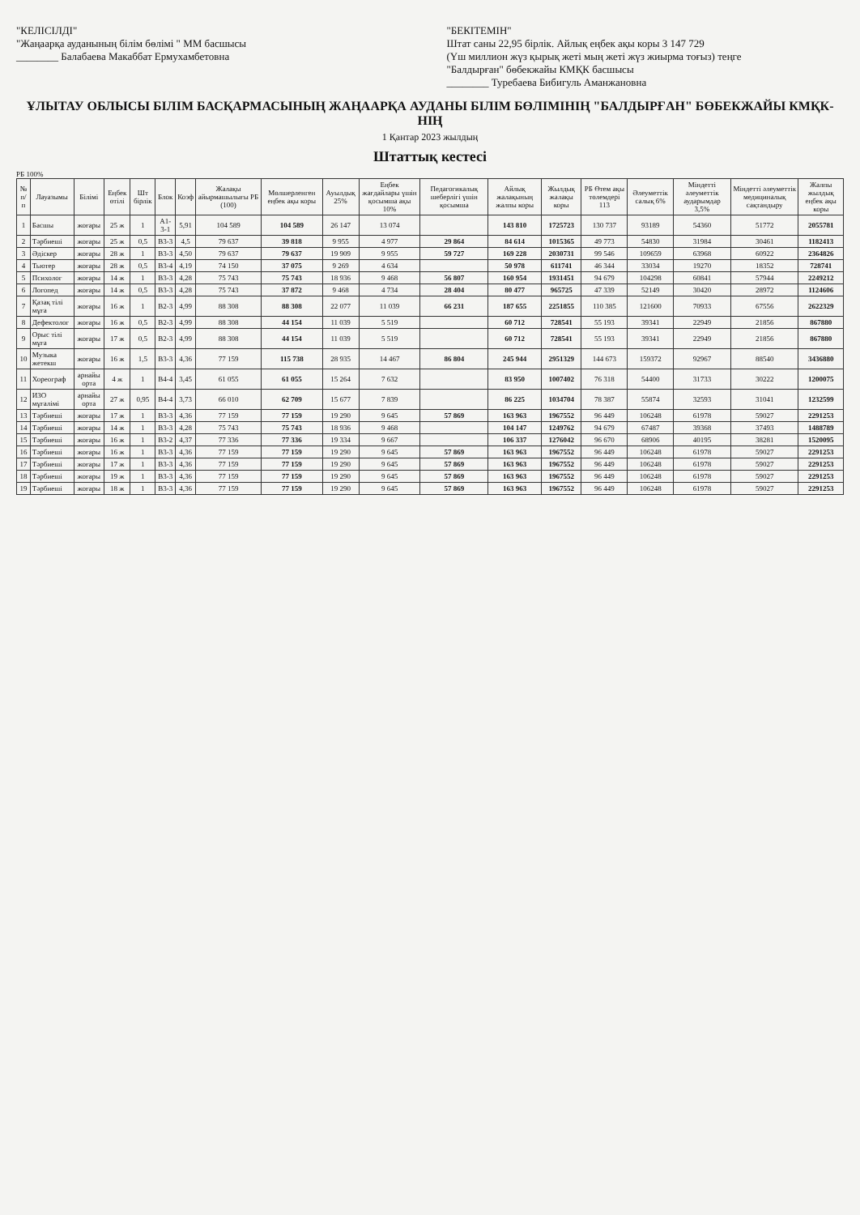"КЕЛІСІЛДІ"
"Жаңаарқа ауданының білім бөлімі " ММ басшысы
________ Балабаева Макаббат Ермухамбетовна
"БЕКІТЕМІН"
Штат саны 22,95 бірлік. Айлық еңбек ақы коры 3 147 729
(Үш миллион жүз қырық жеті мың жеті жүз жиырма тоғыз) теңге
"Балдырған" бөбекжайы КМҚК басшысы
________ Туребаева Бибигуль Аманжановна
ҰЛЫТАУ ОБЛЫСЫ БІЛІМ БАСҚАРМАСЫНЫҢ ЖАҢААРҚА АУДАНЫ БІЛІМ БӨЛІМІНІҢ "БАЛДЫРҒАН" БӨБЕКЖАЙЫ КМҚК-НІҢ
1 Қантар 2023 жылдың
Штаттық кестесі
РБ 100%
| № п/п | Лауазымы | Білімі | Еңбек өтілі | Шт бірлік | Блок | Коэф | Жалақы айырмашылығы РБ (100) | Мөлшерленген еңбек ақы коры | Ауылдық 25% | Еңбек жағдайлары үшін қосымша ақы 10% | Педагогикалық шеберлігі үшін қосымша | Айлық жалақының жалпы коры | Жылдық жалақы коры | РБ Өтем ақы төлемдері 113 | Әлеуметтік салық 6% | Міндетті әлеуметтік аударымдар 3,5% | Міндетті әлеуметтік медициналық сақтандыру | Жалпы жылдық еңбек ақы коры |
| --- | --- | --- | --- | --- | --- | --- | --- | --- | --- | --- | --- | --- | --- | --- | --- | --- | --- | --- |
| 1 | Басшы | жоғары | 25 ж | 1 | А1-3-1 | 5,91 | 104 589 | 104 589 | 26 147 | 13 074 | | 143 810 | 1725723 | 130 737 | 93189 | 54360 | 51772 | 2055781 |
| 2 | Тәрбиеші | жоғары | 25 ж | 0,5 | В3-3 | 4,5 | 79 637 | 39 818 | 9 955 | 4 977 | 29 864 | 84 614 | 1015365 | 49 773 | 54830 | 31984 | 30461 | 1182413 |
| 3 | Әдіскер | жоғары | 28 ж | 1 | В3-3 | 4,50 | 79 637 | 79 637 | 19 909 | 9 955 | 59 727 | 169 228 | 2030731 | 99 546 | 109659 | 63968 | 60922 | 2364826 |
| 4 | Тьютер | жоғары | 28 ж | 0,5 | В3-4 | 4,19 | 74 150 | 37 075 | 9 269 | 4 634 | | 50 978 | 611741 | 46 344 | 33034 | 19270 | 18352 | 728741 |
| 5 | Психолог | жоғары | 14 ж | 1 | В3-3 | 4,28 | 75 743 | 75 743 | 18 936 | 9 468 | 56 807 | 160 954 | 1931451 | 94 679 | 104298 | 60841 | 57944 | 2249212 |
| 6 | Логопед | жоғары | 14 ж | 0,5 | В3-3 | 4,28 | 75 743 | 37 872 | 9 468 | 4 734 | 28 404 | 80 477 | 965725 | 47 339 | 52149 | 30420 | 28972 | 1124606 |
| 7 | Қазақ тілі мұға | жоғары | 16 ж | 1 | В2-3 | 4,99 | 88 308 | 88 308 | 22 077 | 11 039 | 66 231 | 187 655 | 2251855 | 110 385 | 121600 | 70933 | 67556 | 2622329 |
| 8 | Дефектолог | жоғары | 16 ж | 0,5 | В2-3 | 4,99 | 88 308 | 44 154 | 11 039 | 5 519 | | 60 712 | 728541 | 55 193 | 39341 | 22949 | 21856 | 867880 |
| 9 | Орыс тілі мұға | жоғары | 17 ж | 0,5 | В2-3 | 4,99 | 88 308 | 44 154 | 11 039 | 5 519 | | 60 712 | 728541 | 55 193 | 39341 | 22949 | 21856 | 867880 |
| 10 | Музыка жетекш | жоғары | 16 ж | 1,5 | В3-3 | 4,36 | 77 159 | 115 738 | 28 935 | 14 467 | 86 804 | 245 944 | 2951329 | 144 673 | 159372 | 92967 | 88540 | 3436880 |
| 11 | Хореограф | арнайы орта | 4 ж | 1 | В4-4 | 3,45 | 61 055 | 61 055 | 15 264 | 7 632 | | 83 950 | 1007402 | 76 318 | 54400 | 31733 | 30222 | 1200075 |
| 12 | ИЗО мұғалімі | арнайы орта | 27 ж | 0,95 | В4-4 | 3,73 | 66 010 | 62 709 | 15 677 | 7 839 | | 86 225 | 1034704 | 78 387 | 55874 | 32593 | 31041 | 1232599 |
| 13 | Тәрбиеші | жоғары | 17 ж | 1 | В3-3 | 4,36 | 77 159 | 77 159 | 19 290 | 9 645 | 57 869 | 163 963 | 1967552 | 96 449 | 106248 | 61978 | 59027 | 2291253 |
| 14 | Тәрбиеші | жоғары | 14 ж | 1 | В3-3 | 4,28 | 75 743 | 75 743 | 18 936 | 9 468 | | 104 147 | 1249762 | 94 679 | 67487 | 39368 | 37493 | 1488789 |
| 15 | Тәрбиеші | жоғары | 16 ж | 1 | В3-2 | 4,37 | 77 336 | 77 336 | 19 334 | 9 667 | | 106 337 | 1276042 | 96 670 | 68906 | 40195 | 38281 | 1520095 |
| 16 | Тәрбиеші | жоғары | 16 ж | 1 | В3-3 | 4,36 | 77 159 | 77 159 | 19 290 | 9 645 | 57 869 | 163 963 | 1967552 | 96 449 | 106248 | 61978 | 59027 | 2291253 |
| 17 | Тәрбиеші | жоғары | 17 ж | 1 | В3-3 | 4,36 | 77 159 | 77 159 | 19 290 | 9 645 | 57 869 | 163 963 | 1967552 | 96 449 | 106248 | 61978 | 59027 | 2291253 |
| 18 | Тәрбиеші | жоғары | 19 ж | 1 | В3-3 | 4,36 | 77 159 | 77 159 | 19 290 | 9 645 | 57 869 | 163 963 | 1967552 | 96 449 | 106248 | 61978 | 59027 | 2291253 |
| 19 | Тәрбиеші | жоғары | 18 ж | 1 | В3-3 | 4,36 | 77 159 | 77 159 | 19 290 | 9 645 | 57 869 | 163 963 | 1967552 | 96 449 | 106248 | 61978 | 59027 | 2291253 |